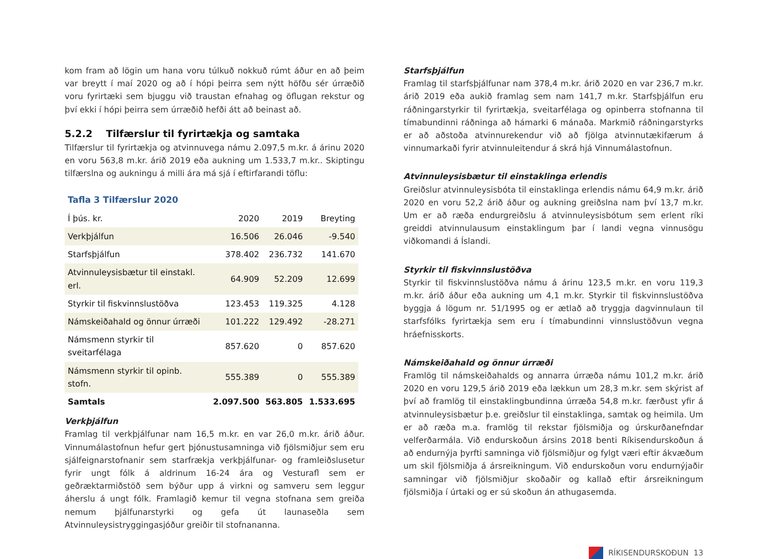kom fram að lögin um hana voru túlkuð nokkuð rúmt áður en að þeim var breytt í maí 2020 og að í hópi þeirra sem nýtt höfðu sér úrræðið voru fyrirtæki sem bjuggu við traustan efnahag og öflugan rekstur og því ekki í hópi þeirra sem úrræðið hefði átt að beinast að.
5.2.2 Tilfærslur til fyrirtækja og samtaka
Tilfærslur til fyrirtækja og atvinnuvega námu 2.097,5 m.kr. á árinu 2020 en voru 563,8 m.kr. árið 2019 eða aukning um 1.533,7 m.kr.. Skiptingu tilfærslna og aukningu á milli ára má sjá í eftirfarandi töflu:
Tafla 3 Tilfærslur 2020
| Í þús. kr. | 2020 | 2019 | Breyting |
| --- | --- | --- | --- |
| Verkþjálfun | 16.506 | 26.046 | -9.540 |
| Starfsþjálfun | 378.402 | 236.732 | 141.670 |
| Atvinnuleysisbætur til einstakl. erl. | 64.909 | 52.209 | 12.699 |
| Styrkir til fiskvinnslustöðva | 123.453 | 119.325 | 4.128 |
| Námskeiðahald og önnur úrræði | 101.222 | 129.492 | -28.271 |
| Námsmenn styrkir til sveitarfélaga | 857.620 | 0 | 857.620 |
| Námsmenn styrkir til opinb. stofn. | 555.389 | 0 | 555.389 |
| Samtals | 2.097.500 | 563.805 | 1.533.695 |
Verkþjálfun
Framlag til verkþjálfunar nam 16,5 m.kr. en var 26,0 m.kr. árið áður. Vinnumálastofnun hefur gert þjónustusamninga við fjölsmiðjur sem eru sjálfeignarstofnanir sem starfrækja verkþjálfunar- og framleiðslusetur fyrir ungt fólk á aldrinum 16-24 ára og Vesturafl sem er geðræktarmiðstöð sem býður upp á virkni og samveru sem leggur áherslu á ungt fólk. Framlagið kemur til vegna stofnana sem greiða nemum þjálfunarstyrki og gefa út launaseðla sem Atvinnuleysistryggingasjóður greiðir til stofnananna.
Starfsþjálfun
Framlag til starfsþjálfunar nam 378,4 m.kr. árið 2020 en var 236,7 m.kr. árið 2019 eða aukið framlag sem nam 141,7 m.kr. Starfsþjálfun eru ráðningarstyrkir til fyrirtækja, sveitarfélaga og opinberra stofnanna til tímabundinni ráðninga að hámarki 6 mánaða. Markmið ráðningarstyrks er að aðstoða atvinnurekendur við að fjölga atvinnutækifærum á vinnumarkaði fyrir atvinnuleitendur á skrá hjá Vinnumálastofnun.
Atvinnuleysisbætur til einstaklinga erlendis
Greiðslur atvinnuleysisbóta til einstaklinga erlendis námu 64,9 m.kr. árið 2020 en voru 52,2 árið áður og aukning greiðslna nam því 13,7 m.kr. Um er að ræða endurgreiðslu á atvinnuleysisbótum sem erlent ríki greiddi atvinnulausum einstaklingum þar í landi vegna vinnusögu viðkomandi á Íslandi.
Styrkir til fiskvinnslustöðva
Styrkir til fiskvinnslustöðva námu á árinu 123,5 m.kr. en voru 119,3 m.kr. árið áður eða aukning um 4,1 m.kr. Styrkir til fiskvinnslustöðva byggja á lögum nr. 51/1995 og er ætlað að tryggja dagvinnulaun til starfsfólks fyrirtækja sem eru í tímabundinni vinnslustöðvun vegna hráefnisskorts.
Námskeiðahald og önnur úrræði
Framlög til námskeiðahalds og annarra úrræða námu 101,2 m.kr. árið 2020 en voru 129,5 árið 2019 eða lækkun um 28,3 m.kr. sem skýrist af því að framlög til einstaklingbundinna úrræða 54,8 m.kr. færðust yfir á atvinnuleysisbætur þ.e. greiðslur til einstaklinga, samtak og heimila. Um er að ræða m.a. framlög til rekstar fjölsmiðja og úrskurðanefndar velferðarmála. Við endurskoðun ársins 2018 benti Ríkisendurskoðun á að endurnýja þyrfti samninga við fjölsmiðjur og fylgt væri eftir ákvæðum um skil fjölsmiðja á ársreikningum. Við endurskoðun voru endurnýjaðir samningar við fjölsmiðjur skoðaðir og kallað eftir ársreikningum fjölsmiðja í úrtaki og er sú skoðun án athugasemda.
RÍKISENDURSKOÐUN 13